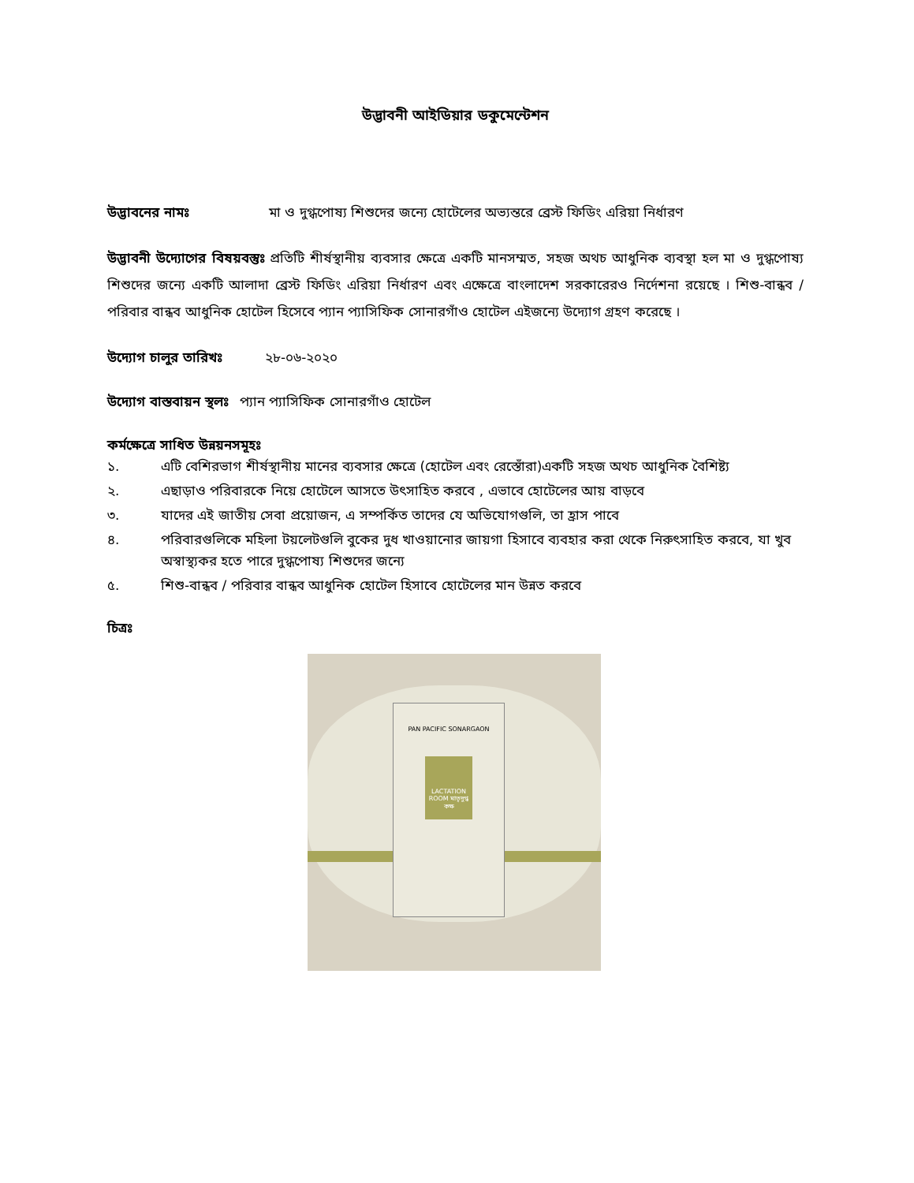উদ্ভাবনী আইডিয়ার ডকুমেন্টেশন
উদ্ভাবনের নামঃ মা ও দুগ্ধপোষ্য শিশুদের জন্যে হোটেলের অভ্যন্তরে ব্রেস্ট ফিডিং এরিয়া নির্ধারণ
উদ্ভাবনী উদ্যোগের বিষয়বস্তুঃ প্রতিটি শীর্ষস্থানীয় ব্যবসার ক্ষেত্রে একটি মানসম্মত, সহজ অথচ আধুনিক ব্যবস্থা হল মা ও দুগ্ধপোষ্য শিশুদের জন্যে একটি আলাদা ব্রেস্ট ফিডিং এরিয়া নির্ধারণ এবং এক্ষেত্রে বাংলাদেশ সরকারেরও নির্দেশনা রয়েছে । শিশু-বান্ধব / পরিবার বান্ধব আধুনিক হোটেল হিসেবে প্যান প্যাসিফিক সোনারগাঁও হোটেল এইজন্যে উদ্যোগ গ্রহণ করেছে ।
উদ্যোগ চালুর তারিখঃ ২৮-০৬-২০২০
উদ্যোগ বাস্তবায়ন স্থলঃ প্যান প্যাসিফিক সোনারগাঁও হোটেল
কর্মক্ষেত্রে সাধিত উন্নয়নসমূহঃ
১. এটি বেশিরভাগ শীর্ষস্থানীয় মানের ব্যবসার ক্ষেত্রে (হোটেল এবং রেস্তোঁরা)একটি সহজ অথচ আধুনিক বৈশিষ্ট্য
২. এছাড়াও পরিবারকে নিয়ে হোটেলে আসতে উৎসাহিত করবে , এভাবে হোটেলের আয় বাড়বে
৩. যাদের এই জাতীয় সেবা প্রয়োজন, এ সম্পর্কিত তাদের যে অভিযোগগুলি, তা হ্রাস পাবে
৪. পরিবারগুলিকে মহিলা টয়লেটগুলি বুকের দুধ খাওয়ানোর জায়গা হিসাবে ব্যবহার করা থেকে নিরুৎসাহিত করবে, যা খুব অস্বাস্থ্যকর হতে পারে দুগ্ধপোষ্য শিশুদের জন্যে
৫. শিশু-বান্ধব / পরিবার বান্ধব আধুনিক হোটেল হিসাবে হোটেলের মান উন্নত করবে
চিত্রঃ
PAN PACIFIC SONARGAON
LACTATION ROOM মাতৃদুগ্ধ কক্ষ